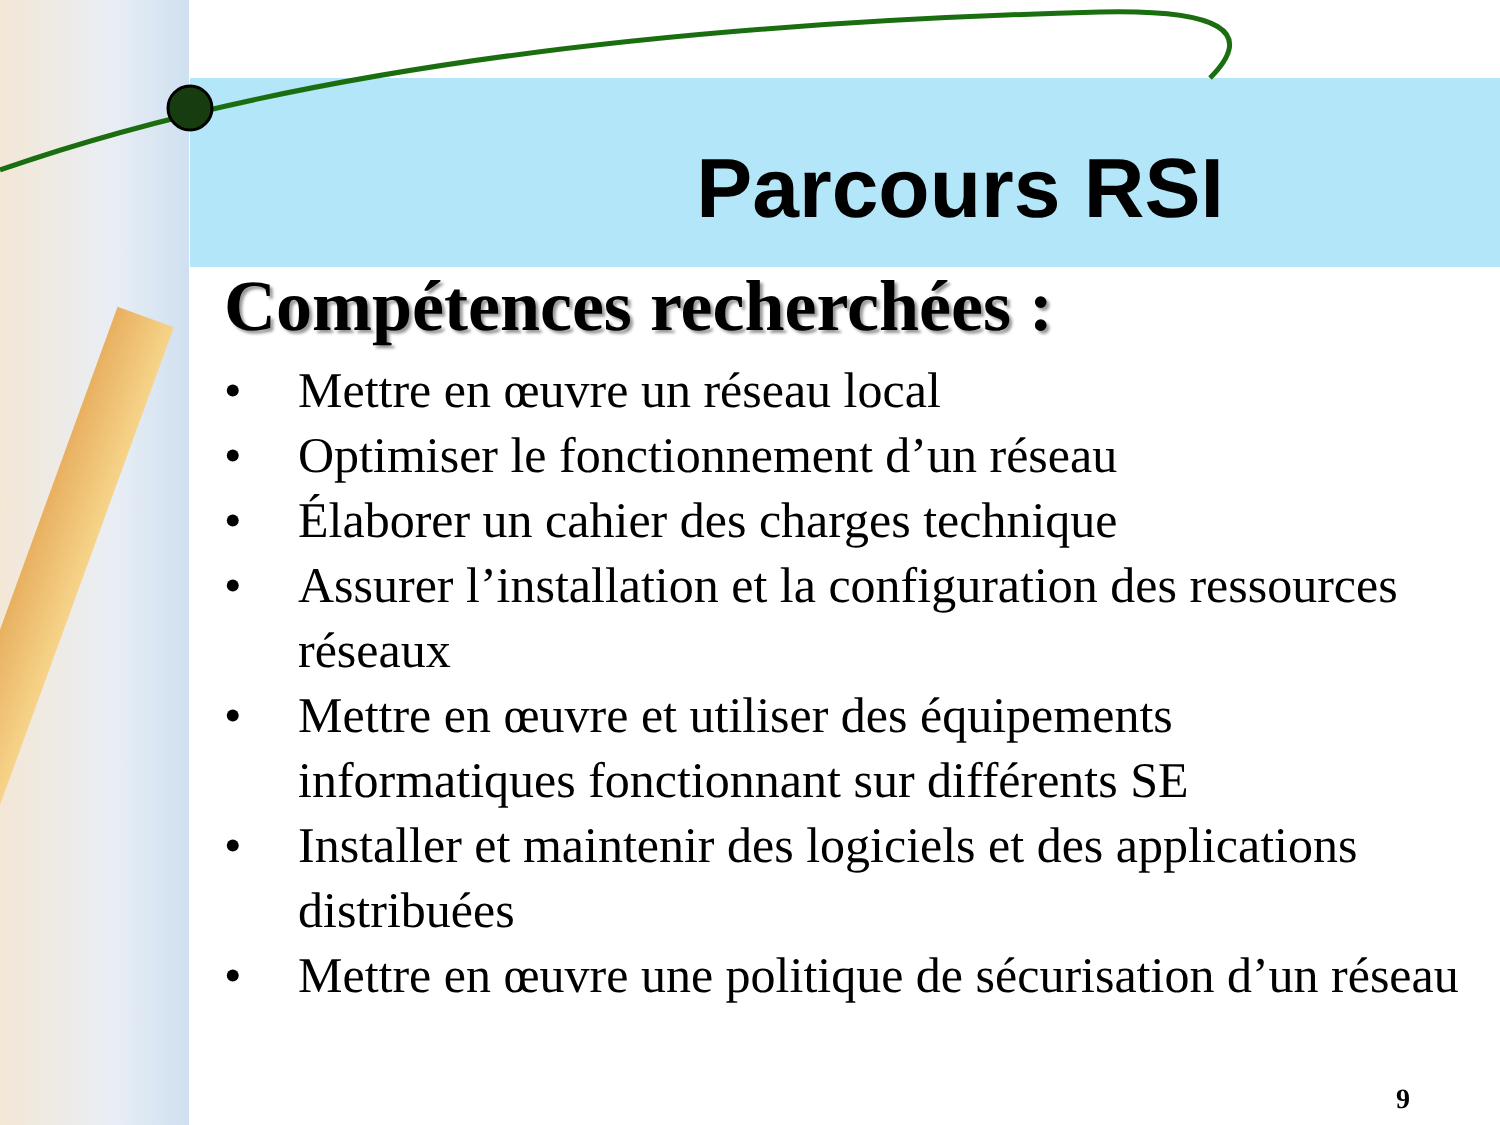Parcours RSI
Compétences recherchées :
• Mettre en œuvre un réseau local
• Optimiser le fonctionnement d’un réseau
• Élaborer un cahier des charges technique
• Assurer l’installation et la configuration des ressources réseaux
• Mettre en œuvre et utiliser des équipements informatiques fonctionnant sur différents SE
• Installer et maintenir des logiciels et des applications distribuées
• Mettre en œuvre une politique de sécurisation d’un réseau
9